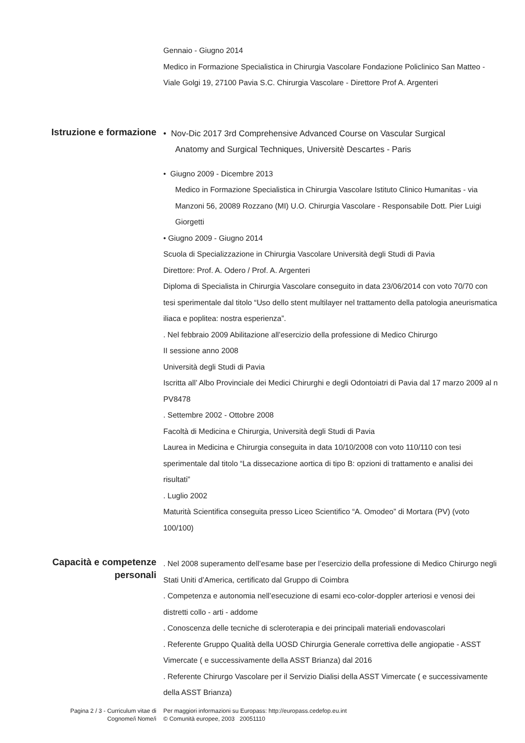Gennaio - Giugno 2014
Medico in Formazione Specialistica in Chirurgia Vascolare Fondazione Policlinico San Matteo - Viale Golgi 19, 27100 Pavia S.C. Chirurgia Vascolare - Direttore Prof A. Argenteri
Istruzione e formazione
• Nov-Dic 2017 3rd Comprehensive Advanced Course on Vascular Surgical
Anatomy and Surgical Techniques, Universitè Descartes - Paris
• Giugno 2009 - Dicembre 2013
Medico in Formazione Specialistica in Chirurgia Vascolare Istituto Clinico Humanitas - via Manzoni 56, 20089 Rozzano (MI) U.O. Chirurgia Vascolare - Responsabile Dott. Pier Luigi Giorgetti
• Giugno 2009 - Giugno 2014
Scuola di Specializzazione in Chirurgia Vascolare Università degli Studi di Pavia
Direttore: Prof. A. Odero / Prof. A. Argenteri
Diploma di Specialista in Chirurgia Vascolare conseguito in data 23/06/2014 con voto 70/70 con tesi sperimentale dal titolo “Uso dello stent multilayer nel trattamento della patologia aneurismatica iliaca e poplitea: nostra esperienza”.
. Nel febbraio 2009 Abilitazione all’esercizio della professione di Medico Chirurgo
II sessione anno 2008
Università degli Studi di Pavia
Iscritta all’ Albo Provinciale dei Medici Chirurghi e degli Odontoiatri di Pavia dal 17 marzo 2009 al n PV8478
. Settembre 2002 - Ottobre 2008
Facoltà di Medicina e Chirurgia, Università degli Studi di Pavia
Laurea in Medicina e Chirurgia conseguita in data 10/10/2008 con voto 110/110 con tesi sperimentale dal titolo “La dissecazione aortica di tipo B: opzioni di trattamento e analisi dei risultati”
. Luglio 2002
Maturità Scientifica conseguita presso Liceo Scientifico “A. Omodeo” di Mortara (PV) (voto 100/100)
Capacità e competenze
personali
. Nel 2008 superamento dell’esame base per l’esercizio della professione di Medico Chirurgo negli Stati Uniti d’America, certificato dal Gruppo di Coimbra
. Competenza e autonomia nell’esecuzione di esami eco-color-doppler arteriosi e venosi dei distretti collo - arti - addome
. Conoscenza delle tecniche di scleroterapia e dei principali materiali endovascolari
. Referente Gruppo Qualità della UOSD Chirurgia Generale correttiva delle angiopatie - ASST Vimercate ( e successivamente della ASST Brianza) dal 2016
. Referente Chirurgo Vascolare per il Servizio Dialisi della ASST Vimercate ( e successivamente della ASST Brianza)
Pagina 2 / 3 - Curriculum vitae di
Cognome/i Nome/i
Per maggiori informazioni su Europass: http://europass.cedefop.eu.int
© Comunità europee, 2003 20051110